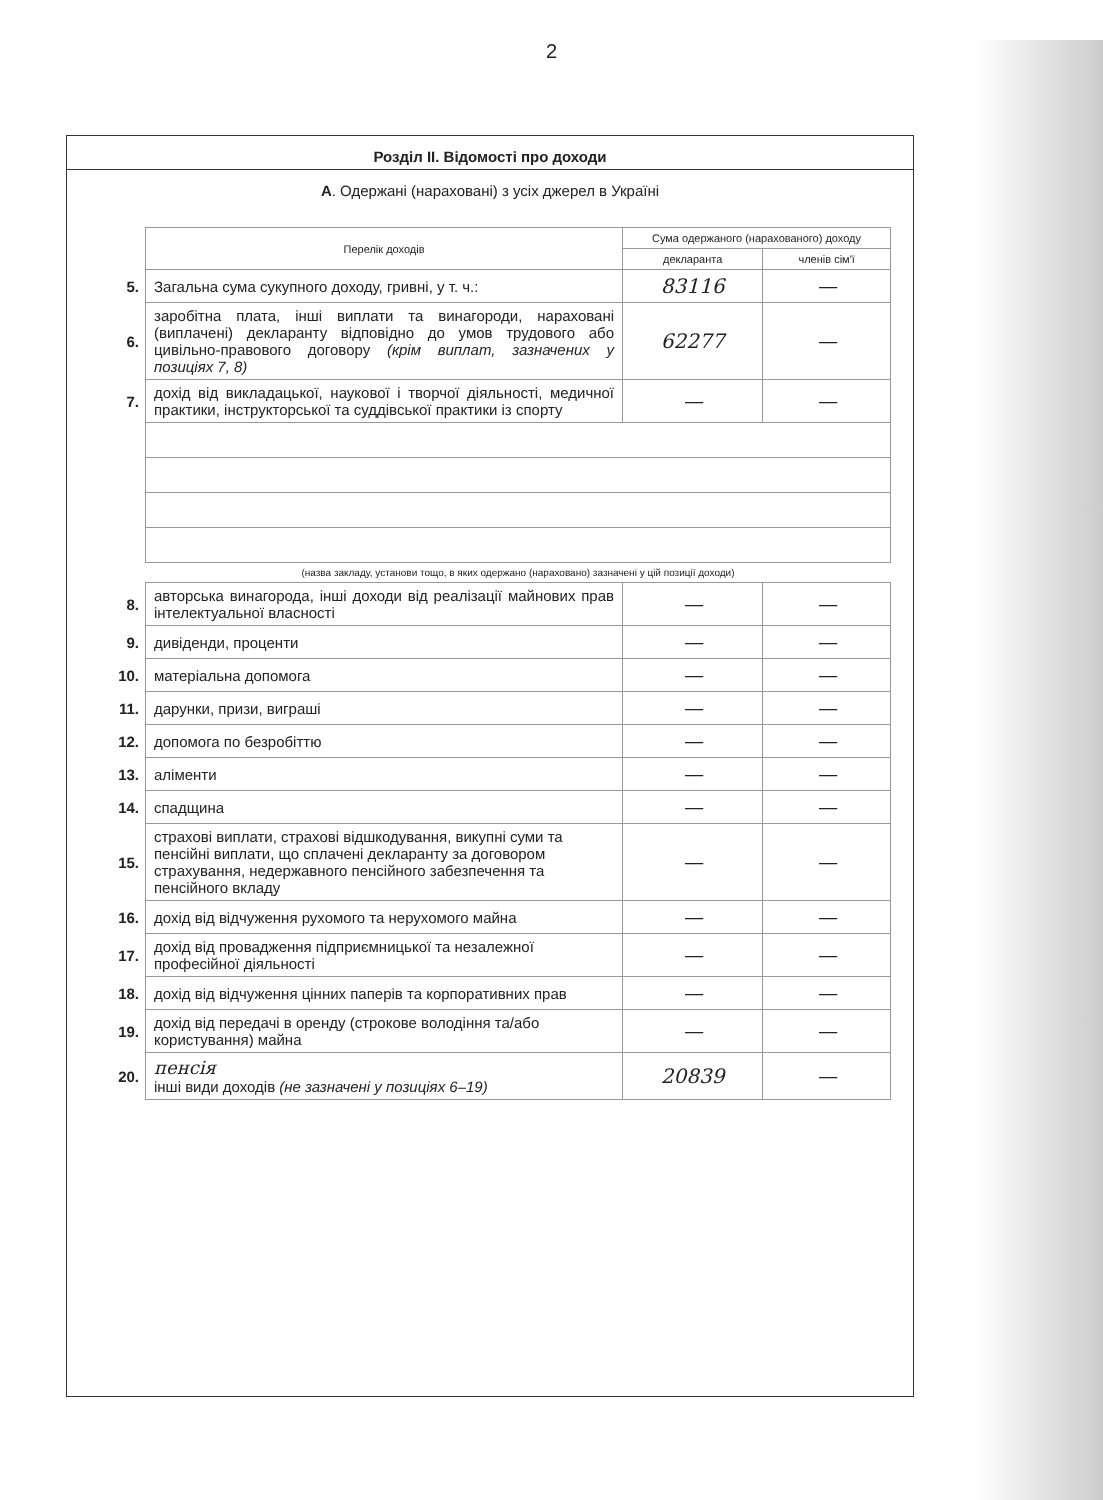2
Розділ II. Відомості про доходи
А. Одержані (нараховані) з усіх джерел в Україні
| | Перелік доходів | Сума одержаного (нарахованого) доходу | |
| --- | --- | --- | --- |
| | | декларанта | членів сім'ї |
| 5. | Загальна сума сукупного доходу, гривні, у т. ч.: | 83116 | — |
| 6. | заробітна плата, інші виплати та винагороди, нараховані (виплачені) декларанту відповідно до умов трудового або цивільно-правового договору (крім виплат, зазначених у позиціях 7, 8) | 62277 | — |
| 7. | дохід від викладацької, наукової і творчої діяльності, медичної практики, інструкторської та суддівської практики із спорту | — | — |
| | (назва закладу, установи тощо, в яких одержано (нараховано) зазначені у цій позиції доходи) | | |
| 8. | авторська винагорода, інші доходи від реалізації майнових прав інтелектуальної власності | — | — |
| 9. | дивіденди, проценти | — | — |
| 10. | матеріальна допомога | — | — |
| 11. | дарунки, призи, виграші | — | — |
| 12. | допомога по безробіттю | — | — |
| 13. | аліменти | — | — |
| 14. | спадщина | — | — |
| 15. | страхові виплати, страхові відшкодування, викупні суми та пенсійні виплати, що сплачені декларанту за договором страхування, недержавного пенсійного забезпечення та пенсійного вкладу | — | — |
| 16. | дохід від відчуження рухомого та нерухомого майна | — | — |
| 17. | дохід від провадження підприємницької та незалежної професійної діяльності | — | — |
| 18. | дохід від відчуження цінних паперів та корпоративних прав | — | — |
| 19. | дохід від передачі в оренду (строкове володіння та/або користування) майна | — | — |
| 20. | пенсія інші види доходів (не зазначені у позиціях 6–19) | 20839 | — |